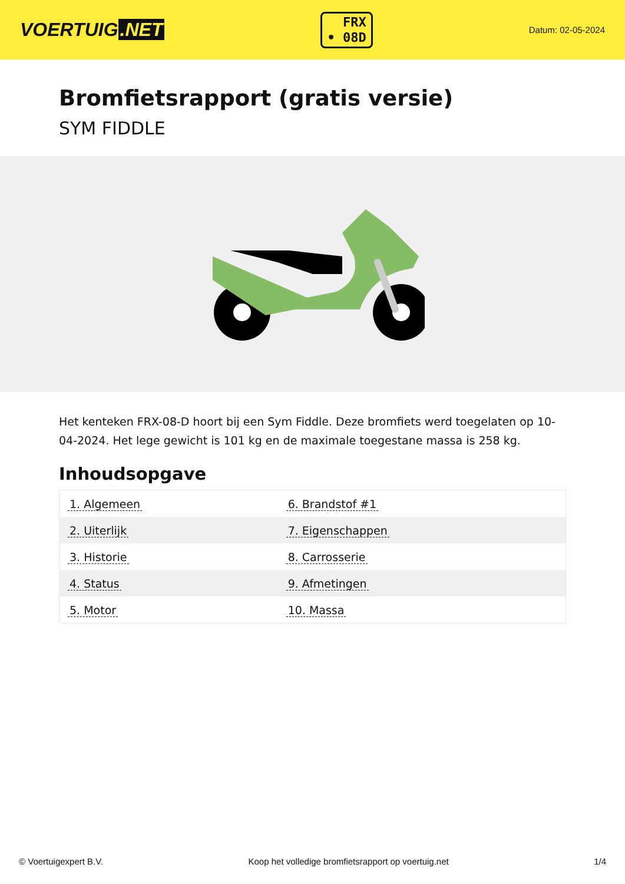VOERTUIG.NET
FRX
• 08D
Datum: 02-05-2024
Bromfietsrapport (gratis versie)
SYM FIDDLE
Het kenteken FRX-08-D hoort bij een Sym Fiddle. Deze bromfiets werd toegelaten op 10-04-2024. Het lege gewicht is 101 kg en de maximale toegestane massa is 258 kg.
Inhoudsopgave
| 1. Algemeen | 6. Brandstof #1 |
| 2. Uiterlijk | 7. Eigenschappen |
| 3. Historie | 8. Carrosserie |
| 4. Status | 9. Afmetingen |
| 5. Motor | 10. Massa |
© Voertuigexpert B.V. Koop het volledige bromfietsrapport op voertuig.net 1/4